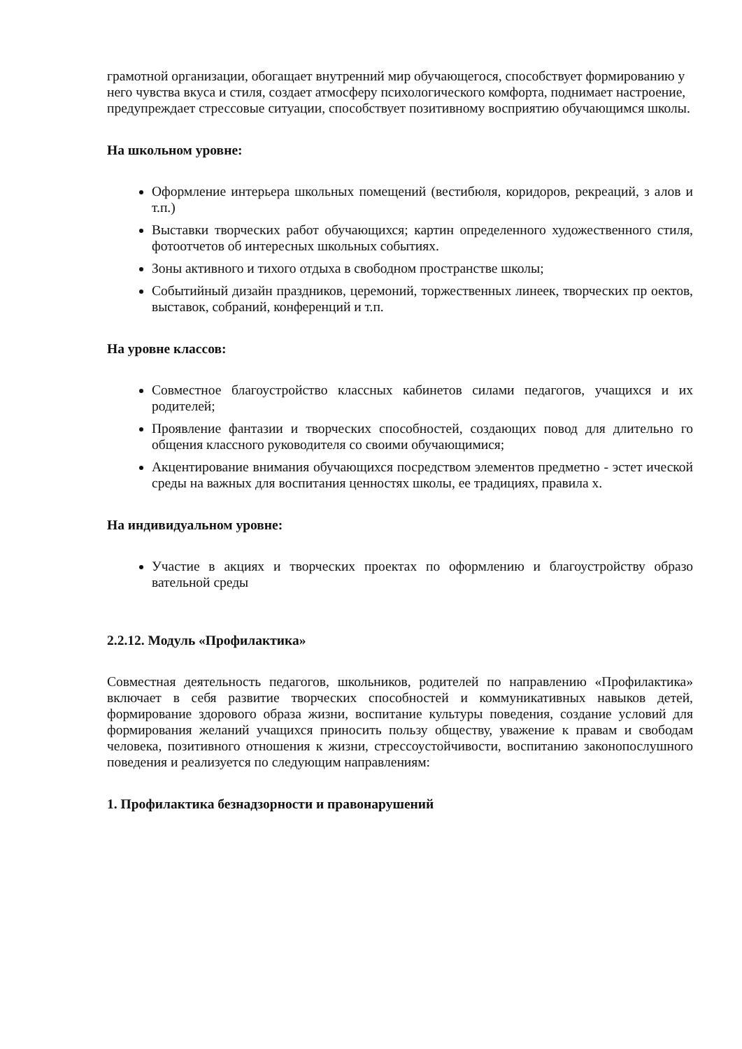грамотной организации, обогащает внутренний мир обучающегося, способствует формированию у
него чувства вкуса и стиля, создает атмосферу психологического комфорта, поднимает настроение,
предупреждает стрессовые ситуации, способствует позитивному восприятию обучающимся школы.
На школьном уровне:
Оформление интерьера школьных помещений (вестибюля, коридоров, рекреаций, з алов и т.п.)
Выставки творческих работ обучающихся; картин определенного художественного стиля, фотоотчетов об интересных школьных событиях.
Зоны активного и тихого отдыха в свободном пространстве школы;
Событийный дизайн праздников, церемоний, торжественных линеек, творческих пр оектов, выставок, собраний, конференций и т.п.
На уровне классов:
Совместное благоустройство классных кабинетов силами педагогов, учащихся и их родителей;
Проявление фантазии и творческих способностей, создающих повод для длительно го общения классного руководителя со своими обучающимися;
Акцентирование внимания обучающихся посредством элементов предметно - эстет ической среды на важных для воспитания ценностях школы, ее традициях, правила х.
На индивидуальном уровне:
Участие в акциях и творческих проектах по оформлению и благоустройству образо вательной среды
2.2.12. Модуль «Профилактика»
Совместная деятельность педагогов, школьников, родителей по направлению «Профилактика» включает в себя развитие творческих способностей и коммуникативных навыков детей, формирование здорового образа жизни, воспитание культуры поведения, создание условий для формирования желаний учащихся приносить пользу обществу, уважение к правам и свободам человека, позитивного отношения к жизни, стрессоустойчивости, воспитанию законопослушного поведения и реализуется по следующим направлениям:
1. Профилактика безнадзорности и правонарушений